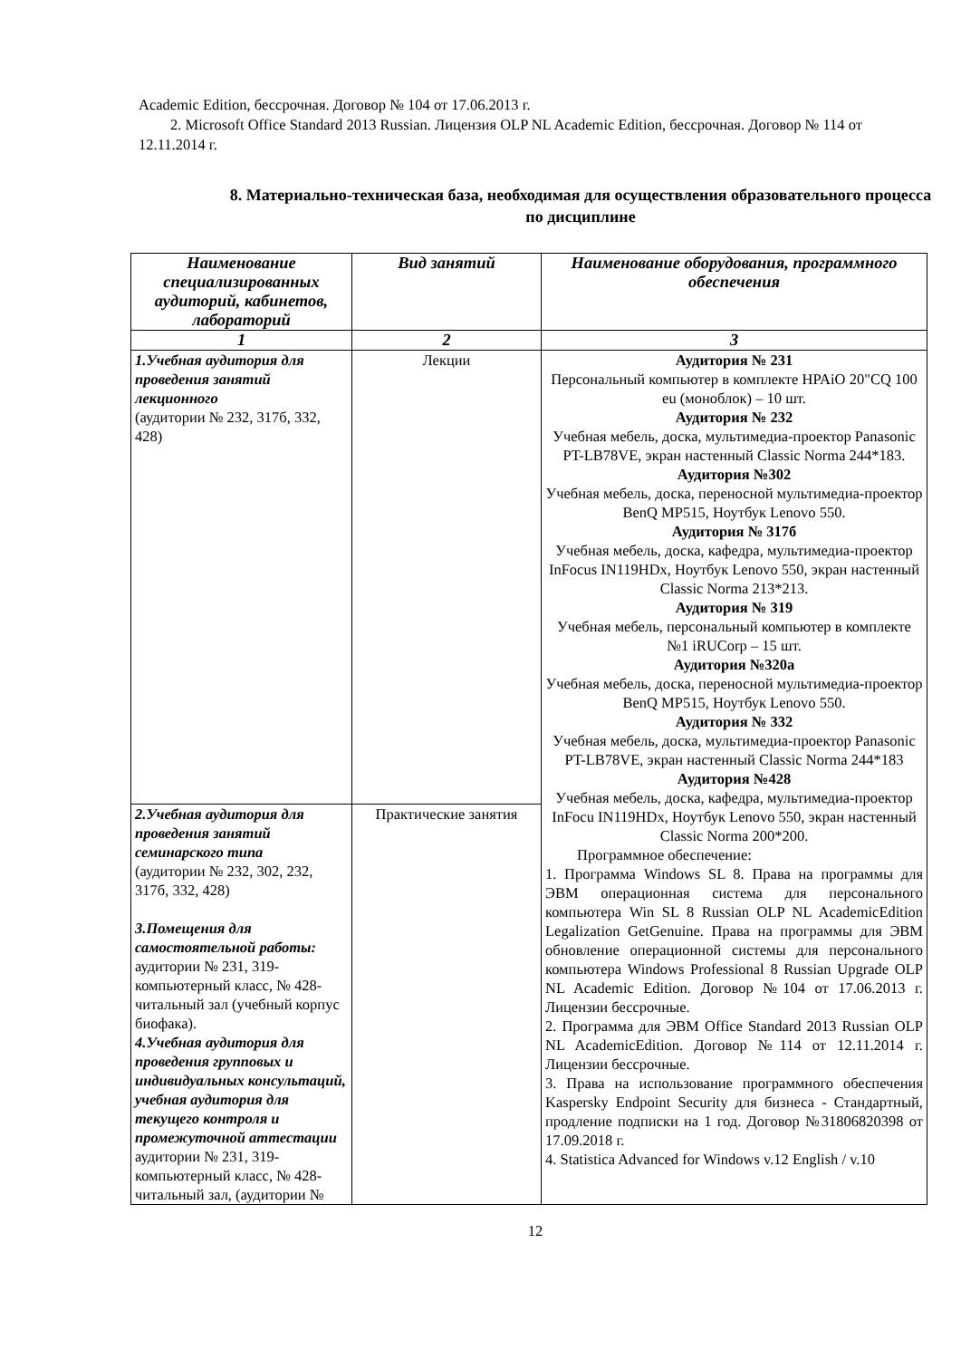Academic Edition, бессрочная. Договор № 104 от 17.06.2013 г.
2. Microsoft Office Standard 2013 Russian. Лицензия OLP NL Academic Edition, бессрочная. Договор № 114 от 12.11.2014 г.
8. Материально-техническая база, необходимая для осуществления образовательного процесса по дисциплине
| Наименование специализированных аудиторий, кабинетов, лабораторий | Вид занятий | Наименование оборудования, программного обеспечения |
| --- | --- | --- |
| 1 | 2 | 3 |
| 1.Учебная аудитория для проведения занятий лекционного (аудитории № 232, 317б, 332, 428) | Лекции | Аудитория № 231 Персональный компьютер в комплекте HPAiO 20"CQ 100 eu (моноблок) – 10 шт. Аудитория № 232 Учебная мебель, доска, мультимедиа-проектор Panasonic PT-LB78VE, экран настенный Classic Norma 244*183. Аудитория №302 Учебная мебель, доска, переносной мультимедиа-проектор BenQ MP515, Ноутбук Lenovo 550. Аудитория № 317б Учебная мебель, доска, кафедра, мультимедиа-проектор InFocus IN119HDx, Ноутбук Lenovo 550, экран настенный Classic Norma 213*213. Аудитория № 319 Учебная мебель, персональный компьютер в комплекте №1 iRUCorp – 15 шт. Аудитория №320а Учебная мебель, доска, переносной мультимедиа-проектор BenQ MP515, Ноутбук Lenovo 550. Аудитория № 332 Учебная мебель, доска, мультимедиа-проектор Panasonic PT-LB78VE, экран настенный Classic Norma 244*183 Аудитория №428 Учебная мебель, доска, кафедра, мультимедиа-проектор InFocu IN119HDx, Ноутбук Lenovo 550, экран настенный Classic Norma 200*200. Программное обеспечение: 1. Программа Windows SL 8. Права на программы для ЭВМ операционная система для персонального компьютера Win SL 8 Russian OLP NL AcademicEdition Legalization GetGenuine. Права на программы для ЭВМ обновление операционной системы для персонального компьютера Windows Professional 8 Russian Upgrade OLP NL Academic Edition. Договор №104 от 17.06.2013 г. Лицензии бессрочные. 2. Программа для ЭВМ Office Standard 2013 Russian OLP NL AcademicEdition. Договор №114 от 12.11.2014 г. Лицензии бессрочные. 3. Права на использование программного обеспечения Kaspersky Endpoint Security для бизнеса - Стандартный, продление подписки на 1 год. Договор №31806820398 от 17.09.2018 г. 4. Statistica Advanced for Windows v.12 English / v.10 |
| 2.Учебная аудитория для проведения занятий семинарского типа (аудитории № 232, 302, 232, 317б, 332, 428) 3.Помещения для самостоятельной работы: аудитории № 231, 319-компьютерный класс, № 428-читальный зал (учебный корпус биофака). 4.Учебная аудитория для проведения групповых и индивидуальных консультаций, учебная аудитория для текущего контроля и промежуточной аттестации аудитории № 231, 319-компьютерный класс, № 428-читальный зал, (аудитории № | Практические занятия | |
12